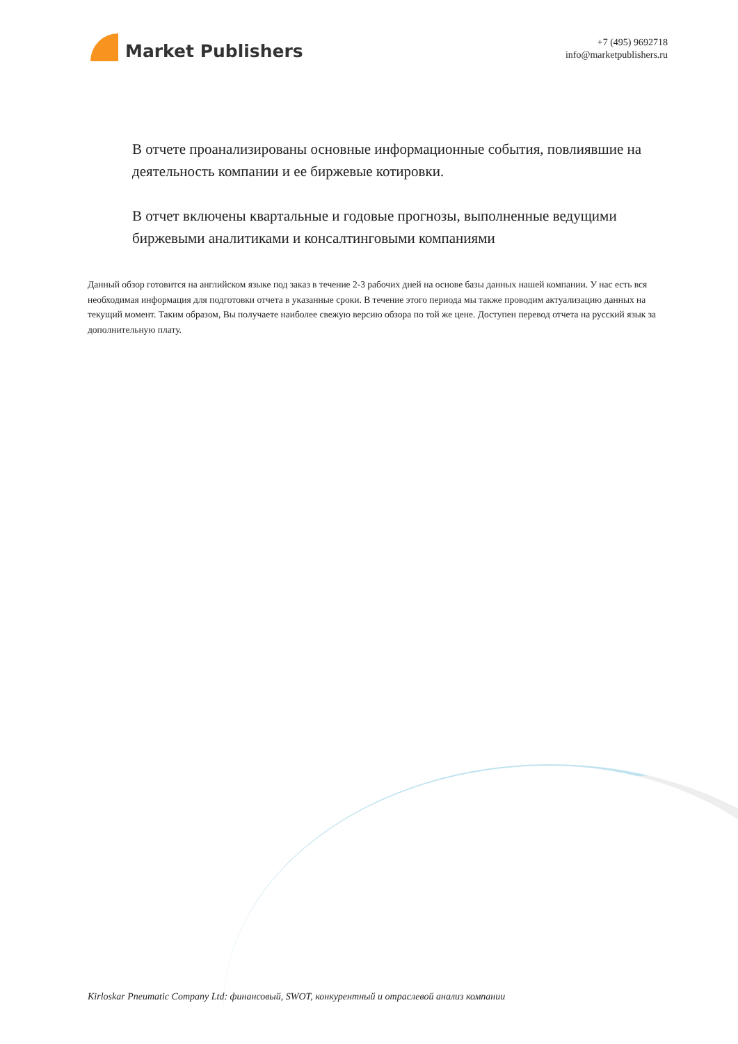Market Publishers
+7 (495) 9692718
info@marketpublishers.ru
В отчете проанализированы основные информационные события, повлиявшие на деятельность компании и ее биржевые котировки.
В отчет включены квартальные и годовые прогнозы, выполненные ведущими биржевыми аналитиками и консалтинговыми компаниями
Данный обзор готовится на английском языке под заказ в течение 2-3 рабочих дней на основе базы данных нашей компании. У нас есть вся необходимая информация для подготовки отчета в указанные сроки. В течение этого периода мы также проводим актуализацию данных на текущий момент. Таким образом, Вы получаете наиболее свежую версию обзора по той же цене. Доступен перевод отчета на русский язык за дополнительную плату.
Kirloskar Pneumatic Company Ltd: финансовый, SWOT, конкурентный и отраслевой анализ компании